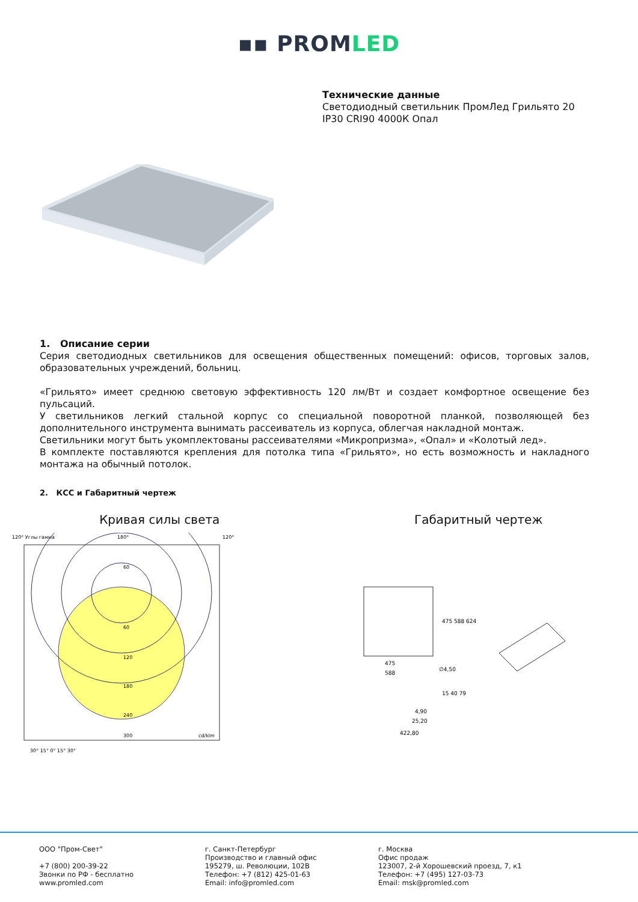▪▪ PROMLED
Технические данные
Светодиодный светильник ПромЛед Грильято 20
IP30 CRI90 4000К Опал
1. Описание серии
Серия светодиодных светильников для освещения общественных помещений: офисов, торговых залов, образовательных учреждений, больниц.
«Грильято» имеет среднюю световую эффективность 120 лм/Вт и создает комфортное освещение без пульсаций.
У светильников легкий стальной корпус со специальной поворотной планкой, позволяющей без дополнительного инструмента вынимать рассеиватель из корпуса, облегчая накладной монтаж.
Светильники могут быть укомплектованы рассеивателями «Микропризма», «Опал» и «Колотый лед».
В комплекте поставляются крепления для потолка типа «Грильято», но есть возможность и накладного монтажа на обычный потолок.
2. КСС и Габаритный чертеж
Кривая силы света Габаритный чертеж
120° Углы гамма
180°
120°
60
60
120
180
240
300
cd/klm
30° 15° 0° 15° 30°
475
588
∅4,50
4,90
25,20
422,80
475 588 624
15 40 79
ООО "Пром-Свет"
+7 (800) 200-39-22
Звонки по РФ - бесплатно
www.promled.com
г. Санкт-Петербург
Производство и главный офис
195279, ш. Революции, 102В
Телефон: +7 (812) 425-01-63
Email: info@promled.com
г. Москва
Офис продаж
123007, 2-й Хорошевский проезд, 7, к1
Телефон: +7 (495) 127-03-73
Email: msk@promled.com